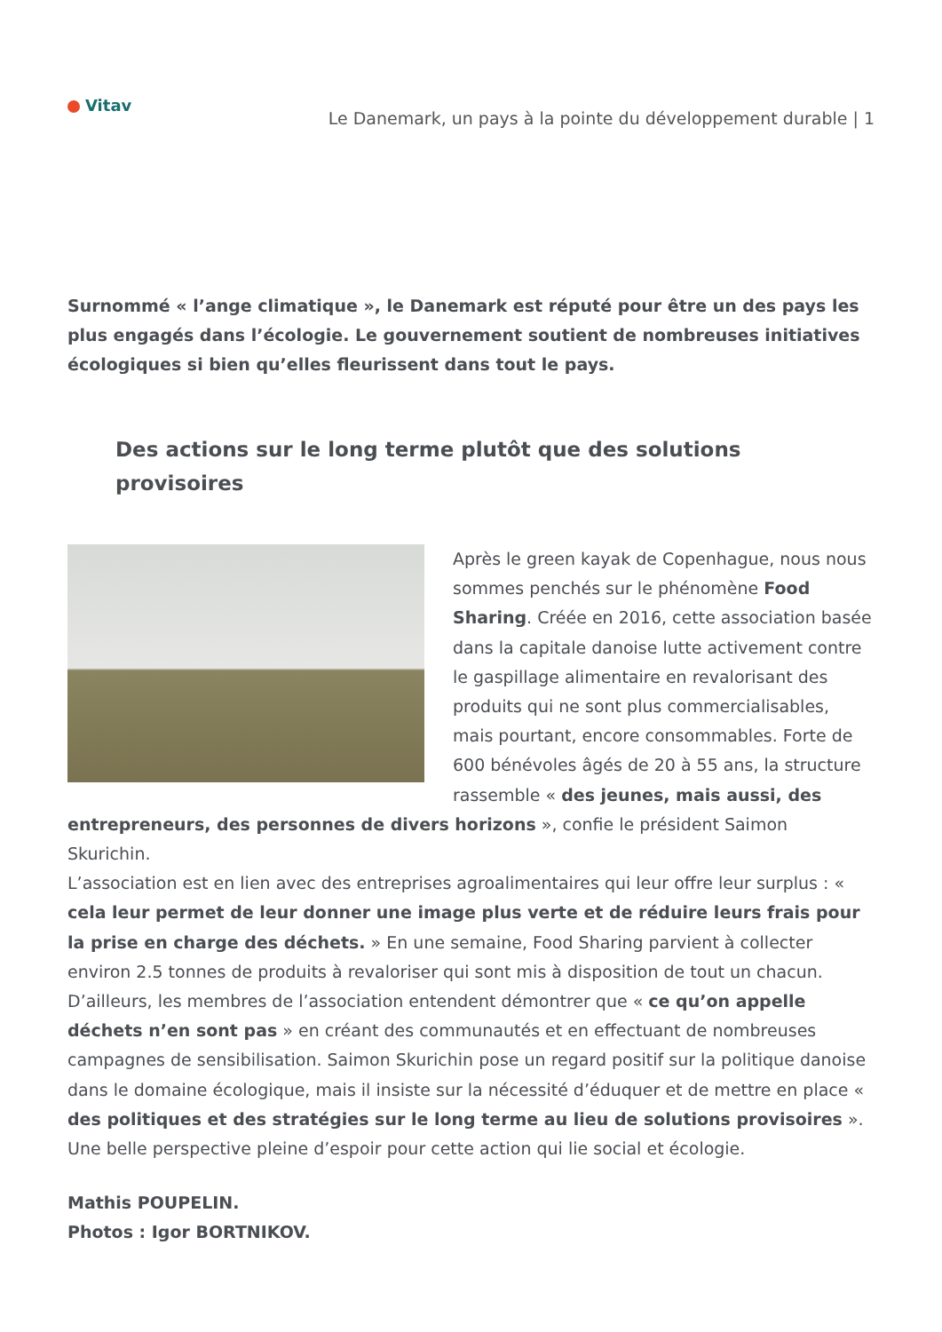Vitav
Le Danemark, un pays à la pointe du développement durable | 1
Surnommé « l’ange climatique », le Danemark est réputé pour être un des pays les plus engagés dans l’écologie. Le gouvernement soutient de nombreuses initiatives écologiques si bien qu’elles fleurissent dans tout le pays.
Des actions sur le long terme plutôt que des solutions provisoires
Après le green kayak de Copenhague, nous nous sommes penchés sur le phénomène Food Sharing. Créée en 2016, cette association basée dans la capitale danoise lutte activement contre le gaspillage alimentaire en revalorisant des produits qui ne sont plus commercialisables, mais pourtant, encore consommables. Forte de 600 bénévoles âgés de 20 à 55 ans, la structure rassemble « des jeunes, mais aussi, des entrepreneurs, des personnes de divers horizons », confie le président Saimon Skurichin.
L’association est en lien avec des entreprises agroalimentaires qui leur offre leur surplus : « cela leur permet de leur donner une image plus verte et de réduire leurs frais pour la prise en charge des déchets. » En une semaine, Food Sharing parvient à collecter environ 2.5 tonnes de produits à revaloriser qui sont mis à disposition de tout un chacun. D’ailleurs, les membres de l’association entendent démontrer que « ce qu’on appelle déchets n’en sont pas » en créant des communautés et en effectuant de nombreuses campagnes de sensibilisation. Saimon Skurichin pose un regard positif sur la politique danoise dans le domaine écologique, mais il insiste sur la nécessité d’éduquer et de mettre en place « des politiques et des stratégies sur le long terme au lieu de solutions provisoires ». Une belle perspective pleine d’espoir pour cette action qui lie social et écologie.
Mathis POUPELIN.
Photos : Igor BORTNIKOV.